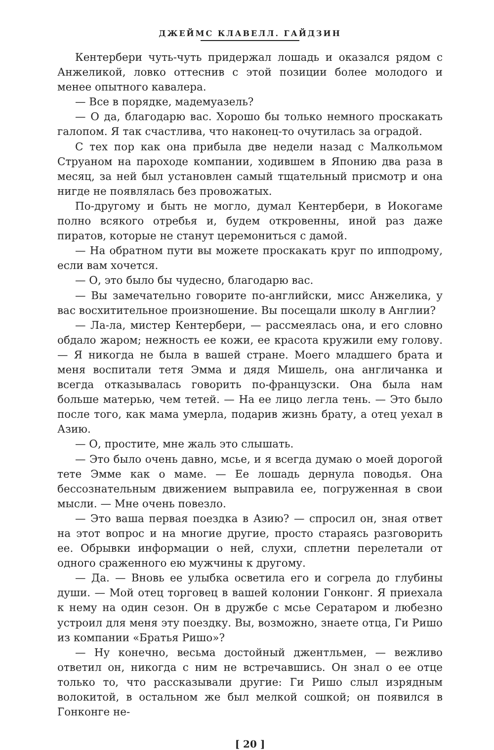ДЖЕЙМС КЛАВЕЛЛ. ГАЙДЗИН
Кентербери чуть-чуть придержал лошадь и оказался рядом с Анжеликой, ловко оттеснив с этой позиции более молодого и менее опытного кавалера.
— Все в порядке, мадемуазель?
— О да, благодарю вас. Хорошо бы только немного проскакать галопом. Я так счастлива, что наконец-то очутилась за оградой.
С тех пор как она прибыла две недели назад с Малкольмом Струаном на пароходе компании, ходившем в Японию два раза в месяц, за ней был установлен самый тщательный присмотр и она нигде не появлялась без провожатых.
По-другому и быть не могло, думал Кентербери, в Иокогаме полно всякого отребья и, будем откровенны, иной раз даже пиратов, которые не станут церемониться с дамой.
— На обратном пути вы можете проскакать круг по ипподрому, если вам хочется.
— О, это было бы чудесно, благодарю вас.
— Вы замечательно говорите по-английски, мисс Анжелика, у вас восхитительное произношение. Вы посещали школу в Англии?
— Ла-ла, мистер Кентербери, — рассмеялась она, и его словно обдало жаром; нежность ее кожи, ее красота кружили ему голову. — Я никогда не была в вашей стране. Моего младшего брата и меня воспитали тетя Эмма и дядя Мишель, она англичанка и всегда отказывалась говорить по-французски. Она была нам больше матерью, чем тетей. — На ее лицо легла тень. — Это было после того, как мама умерла, подарив жизнь брату, а отец уехал в Азию.
— О, простите, мне жаль это слышать.
— Это было очень давно, мсье, и я всегда думаю о моей дорогой тете Эмме как о маме. — Ее лошадь дернула поводья. Она бессознательным движением выправила ее, погруженная в свои мысли. — Мне очень повезло.
— Это ваша первая поездка в Азию? — спросил он, зная ответ на этот вопрос и на многие другие, просто стараясь разговорить ее. Обрывки информации о ней, слухи, сплетни перелетали от одного сраженного ею мужчины к другому.
— Да. — Вновь ее улыбка осветила его и согрела до глубины души. — Мой отец торговец в вашей колонии Гонконг. Я приехала к нему на один сезон. Он в дружбе с мсье Сератаром и любезно устроил для меня эту поездку. Вы, возможно, знаете отца, Ги Ришо из компании «Братья Ришо»?
— Ну конечно, весьма достойный джентльмен, — вежливо ответил он, никогда с ним не встречавшись. Он знал о ее отце только то, что рассказывали другие: Ги Ришо слыл изрядным волокитой, в остальном же был мелкой сошкой; он появился в Гонконге не-
[ 20 ]